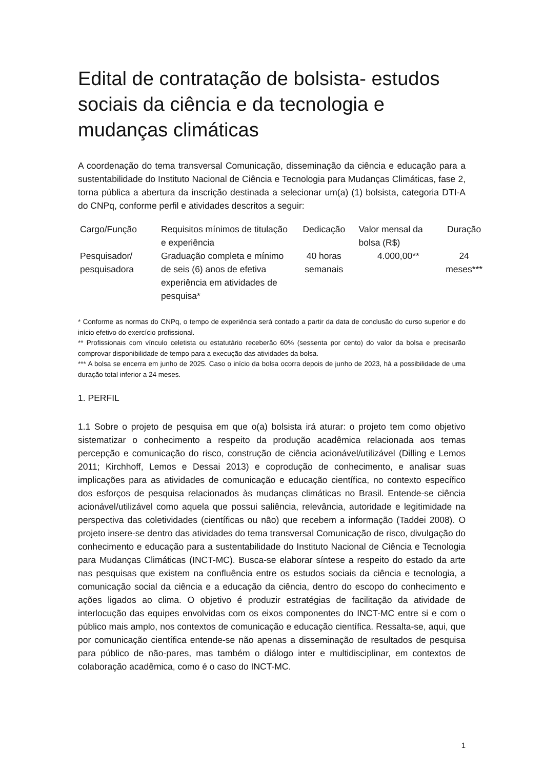Edital de contratação de bolsista- estudos sociais da ciência e da tecnologia e mudanças climáticas
A coordenação do tema transversal Comunicação, disseminação da ciência e educação para a sustentabilidade do Instituto Nacional de Ciência e Tecnologia para Mudanças Climáticas, fase 2, torna pública a abertura da inscrição destinada a selecionar um(a) (1) bolsista, categoria DTI-A do CNPq, conforme perfil e atividades descritos a seguir:
| Cargo/Função | Requisitos mínimos de titulação e experiência | Dedicação | Valor mensal da bolsa (R$) | Duração |
| --- | --- | --- | --- | --- |
| Pesquisador/ pesquisadora | Graduação completa e mínimo de seis (6) anos de efetiva experiência em atividades de pesquisa* | 40 horas semanais | 4.000,00** | 24 meses*** |
* Conforme as normas do CNPq, o tempo de experiência será contado a partir da data de conclusão do curso superior e do início efetivo do exercício profissional.
** Profissionais com vínculo celetista ou estatutário receberão 60% (sessenta por cento) do valor da bolsa e precisarão comprovar disponibilidade de tempo para a execução das atividades da bolsa.
*** A bolsa se encerra em junho de 2025. Caso o início da bolsa ocorra depois de junho de 2023, há a possibilidade de uma duração total inferior a 24 meses.
1. PERFIL
1.1 Sobre o projeto de pesquisa em que o(a) bolsista irá aturar: o projeto tem como objetivo sistematizar o conhecimento a respeito da produção acadêmica relacionada aos temas percepção e comunicação do risco, construção de ciência acionável/utilizável (Dilling e Lemos 2011; Kirchhoff, Lemos e Dessai 2013) e coprodução de conhecimento, e analisar suas implicações para as atividades de comunicação e educação científica, no contexto específico dos esforços de pesquisa relacionados às mudanças climáticas no Brasil. Entende-se ciência acionável/utilizável como aquela que possui saliência, relevância, autoridade e legitimidade na perspectiva das coletividades (científicas ou não) que recebem a informação (Taddei 2008). O projeto insere-se dentro das atividades do tema transversal Comunicação de risco, divulgação do conhecimento e educação para a sustentabilidade do Instituto Nacional de Ciência e Tecnologia para Mudanças Climáticas (INCT-MC). Busca-se elaborar síntese a respeito do estado da arte nas pesquisas que existem na confluência entre os estudos sociais da ciência e tecnologia, a comunicação social da ciência e a educação da ciência, dentro do escopo do conhecimento e ações ligados ao clima. O objetivo é produzir estratégias de facilitação da atividade de interlocução das equipes envolvidas com os eixos componentes do INCT-MC entre si e com o público mais amplo, nos contextos de comunicação e educação científica. Ressalta-se, aqui, que por comunicação científica entende-se não apenas a disseminação de resultados de pesquisa para público de não-pares, mas também o diálogo inter e multidisciplinar, em contextos de colaboração acadêmica, como é o caso do INCT-MC.
1